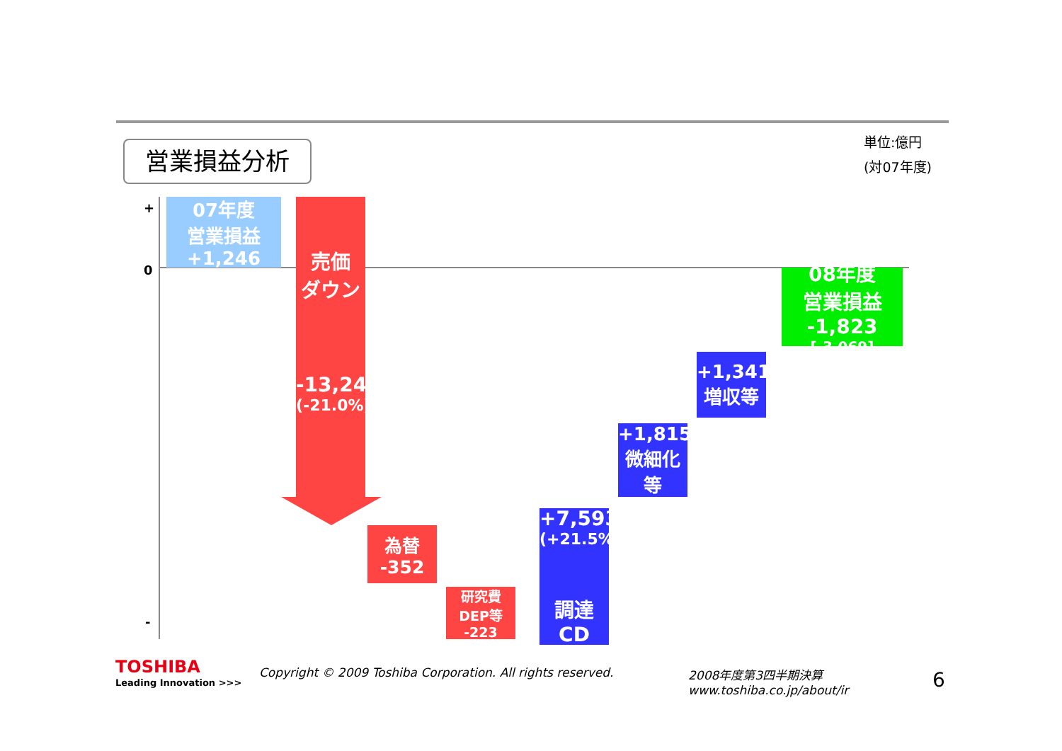営業損益分析
単位:億円
(対07年度)
+
0
-
07年度
営業損益
+1,246
売価
ダウン
-13,243
(-21.0%)
為替
-352
研究費
DEP等
-223
+7,593
(+21.5%)
調達
CD
+1,815
微細化
等
+1,341
増収等
08年度
営業損益
-1,823
[-3,069]
TOSHIBA
Leading Innovation >>>
Copyright © 2009 Toshiba Corporation. All rights reserved.
2008年度第3四半期決算
www.toshiba.co.jp/about/ir
6